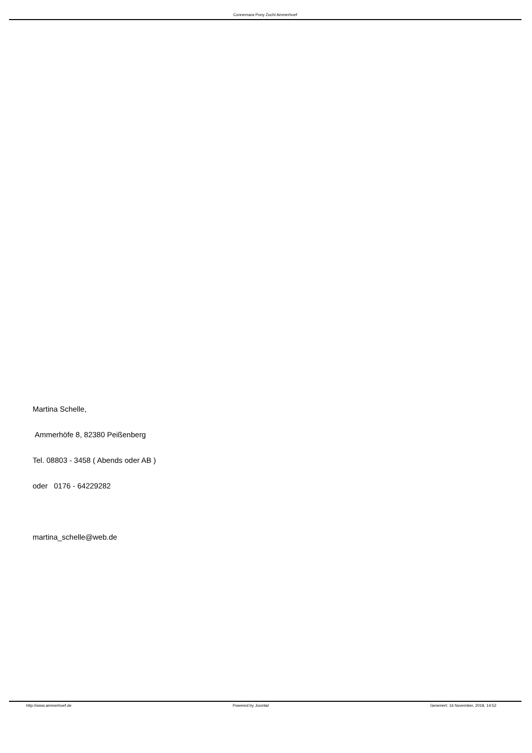Connemara Pony Zucht Ammerhoef
Martina Schelle,
Ammerhöfe 8, 82380 Peißenberg
Tel. 08803 - 3458 ( Abends oder AB )
oder 0176 - 64229282
martina_schelle@web.de
http://www.ammerhoef.de Powered by Joomla! Generiert: 16 November, 2018, 14:52